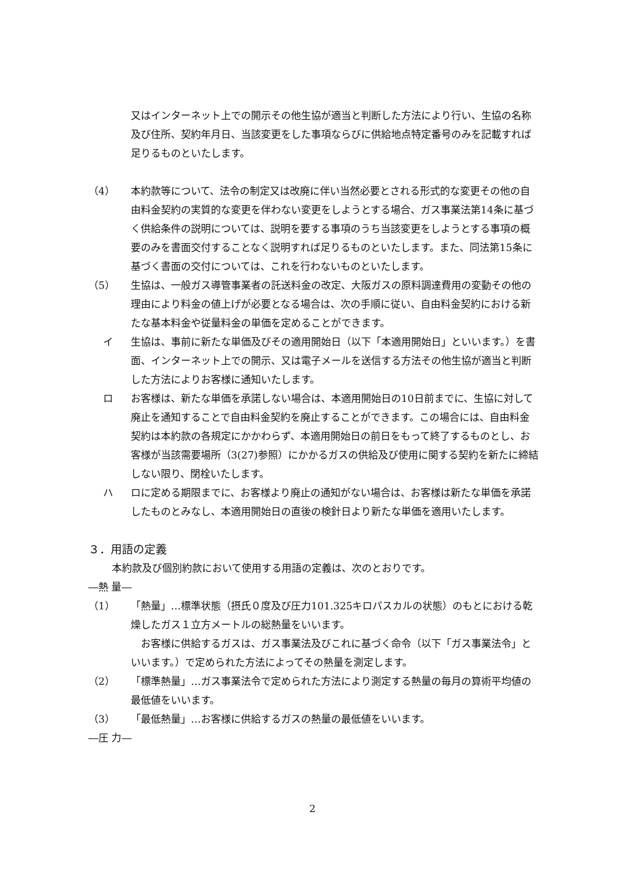又はインターネット上での開示その他生協が適当と判断した方法により行い、生協の名称及び住所、契約年月日、当該変更をした事項ならびに供給地点特定番号のみを記載すれば足りるものといたします。
（4） 本約款等について、法令の制定又は改廃に伴い当然必要とされる形式的な変更その他の自由料金契約の実質的な変更を伴わない変更をしようとする場合、ガス事業法第14条に基づく供給条件の説明については、説明を要する事項のうち当該変更をしようとする事項の概要のみを書面交付することなく説明すれば足りるものといたします。また、同法第15条に基づく書面の交付については、これを行わないものといたします。
（5） 生協は、一般ガス導管事業者の託送料金の改定、大阪ガスの原料調達費用の変動その他の理由により料金の値上げが必要となる場合は、次の手順に従い、自由料金契約における新たな基本料金や従量料金の単価を定めることができます。
イ 生協は、事前に新たな単価及びその適用開始日（以下「本適用開始日」といいます。）を書面、インターネット上での開示、又は電子メールを送信する方法その他生協が適当と判断した方法によりお客様に通知いたします。
ロ お客様は、新たな単価を承諾しない場合は、本適用開始日の10日前までに、生協に対して廃止を通知することで自由料金契約を廃止することができます。この場合には、自由料金契約は本約款の各規定にかかわらず、本適用開始日の前日をもって終了するものとし、お客様が当該需要場所（3(27)参照）にかかるガスの供給及び使用に関する契約を新たに締結しない限り、閉栓いたします。
ハ ロに定める期限までに、お客様より廃止の通知がない場合は、お客様は新たな単価を承諾したものとみなし、本適用開始日の直後の検針日より新たな単価を適用いたします。
３．用語の定義
本約款及び個別約款において使用する用語の定義は、次のとおりです。
―熱 量―
（1） 「熱量」…標準状態（摂氏０度及び圧力101.325キロパスカルの状態）のもとにおける乾燥したガス１立方メートルの総熱量をいいます。
　お客様に供給するガスは、ガス事業法及びこれに基づく命令（以下「ガス事業法令」といいます。）で定められた方法によってその熱量を測定します。
（2） 「標準熱量」…ガス事業法令で定められた方法により測定する熱量の毎月の算術平均値の最低値をいいます。
（3） 「最低熱量」…お客様に供給するガスの熱量の最低値をいいます。
―圧 力―
2